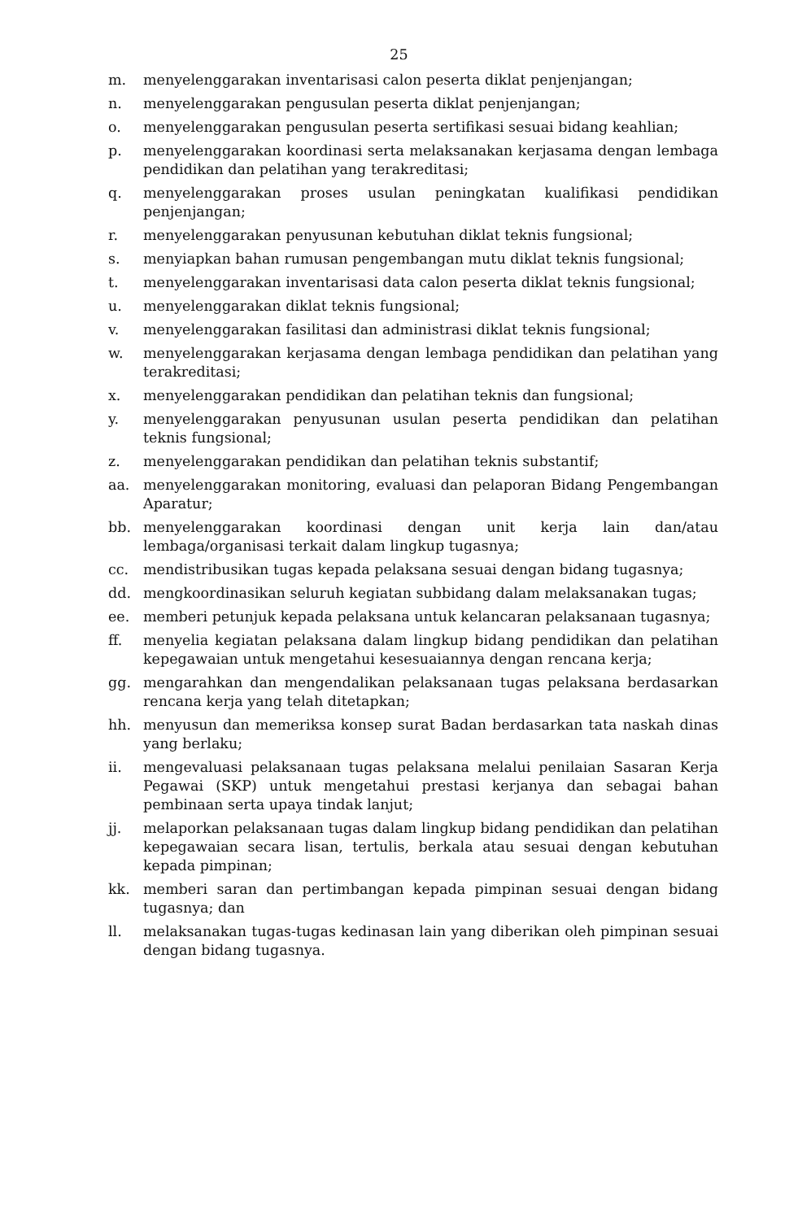25
m. menyelenggarakan inventarisasi calon peserta diklat penjenjangan;
n. menyelenggarakan pengusulan peserta diklat penjenjangan;
o. menyelenggarakan pengusulan peserta sertifikasi sesuai bidang keahlian;
p. menyelenggarakan koordinasi serta melaksanakan kerjasama dengan lembaga pendidikan dan pelatihan yang terakreditasi;
q. menyelenggarakan proses usulan peningkatan kualifikasi pendidikan penjenjangan;
r. menyelenggarakan penyusunan kebutuhan diklat teknis fungsional;
s. menyiapkan bahan rumusan pengembangan mutu diklat teknis fungsional;
t. menyelenggarakan inventarisasi data calon peserta diklat teknis fungsional;
u. menyelenggarakan diklat teknis fungsional;
v. menyelenggarakan fasilitasi dan administrasi diklat teknis fungsional;
w. menyelenggarakan kerjasama dengan lembaga pendidikan dan pelatihan yang terakreditasi;
x. menyelenggarakan pendidikan dan pelatihan teknis dan fungsional;
y. menyelenggarakan penyusunan usulan peserta pendidikan dan pelatihan teknis fungsional;
z. menyelenggarakan pendidikan dan pelatihan teknis substantif;
aa. menyelenggarakan monitoring, evaluasi dan pelaporan Bidang Pengembangan Aparatur;
bb. menyelenggarakan koordinasi dengan unit kerja lain dan/atau lembaga/organisasi terkait dalam lingkup tugasnya;
cc. mendistribusikan tugas kepada pelaksana sesuai dengan bidang tugasnya;
dd. mengkoordinasikan seluruh kegiatan subbidang dalam melaksanakan tugas;
ee. memberi petunjuk kepada pelaksana untuk kelancaran pelaksanaan tugasnya;
ff. menyelia kegiatan pelaksana dalam lingkup bidang pendidikan dan pelatihan kepegawaian untuk mengetahui kesesuaiannya dengan rencana kerja;
gg. mengarahkan dan mengendalikan pelaksanaan tugas pelaksana berdasarkan rencana kerja yang telah ditetapkan;
hh. menyusun dan memeriksa konsep surat Badan berdasarkan tata naskah dinas yang berlaku;
ii. mengevaluasi pelaksanaan tugas pelaksana melalui penilaian Sasaran Kerja Pegawai (SKP) untuk mengetahui prestasi kerjanya dan sebagai bahan pembinaan serta upaya tindak lanjut;
jj. melaporkan pelaksanaan tugas dalam lingkup bidang pendidikan dan pelatihan kepegawaian secara lisan, tertulis, berkala atau sesuai dengan kebutuhan kepada pimpinan;
kk. memberi saran dan pertimbangan kepada pimpinan sesuai dengan bidang tugasnya; dan
ll. melaksanakan tugas-tugas kedinasan lain yang diberikan oleh pimpinan sesuai dengan bidang tugasnya.